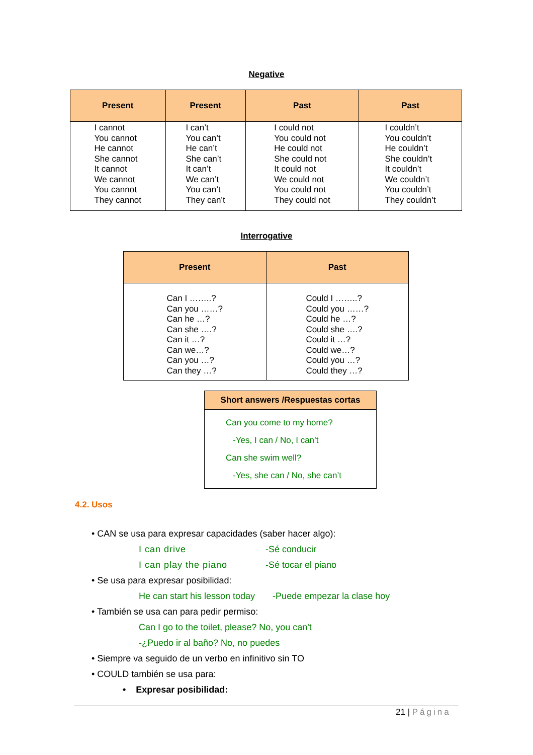Negative
| Present | Present | Past | Past |
| --- | --- | --- | --- |
| I cannot You cannot He cannot She cannot It cannot We cannot You cannot They cannot | I can’t You can’t He can’t She can’t It can’t We can’t You can’t They can’t | I could not You could not He could not She could not It could not We could not You could not They could not | I couldn’t You couldn’t He couldn’t She couldn’t It couldn’t We couldn’t You couldn’t They couldn’t |
Interrogative
| Present | Past |
| --- | --- |
| Can I ……..? Can you ……? Can he …? Can she ….? Can it …? Can we…? Can you …? Can they …? | Could I ……..? Could you ……? Could he …? Could she ….? Could it …? Could we…? Could you …? Could they …? |
| Short answers /Respuestas cortas |
| --- |
| Can you come to my home? -Yes, I can / No, I can’t Can she swim well? -Yes, she can / No, she can’t |
4.2. Usos
• CAN se usa para expresar capacidades (saber hacer algo):
I can drive -Sé conducir
I can play the piano -Sé tocar el piano
• Se usa para expresar posibilidad:
He can start his lesson today -Puede empezar la clase hoy
• También se usa can para pedir permiso:
Can I go to the toilet, please? No, you can't
-¿Puedo ir al baño? No, no puedes
• Siempre va seguido de un verbo en infinitivo sin TO
• COULD también se usa para:
• Expresar posibilidad:
21 | Página